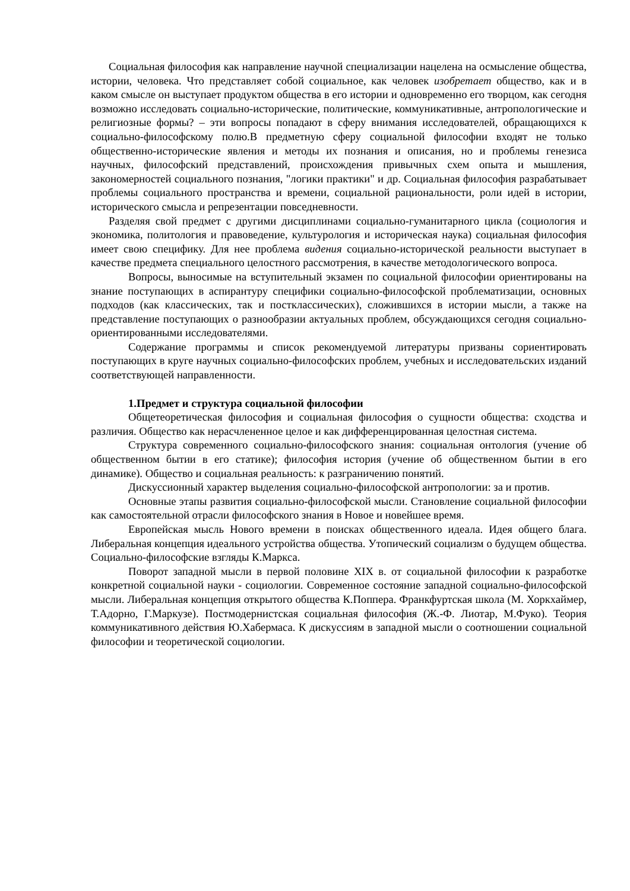Социальная философия как направление научной специализации нацелена на осмысление общества, истории, человека. Что представляет собой социальное, как человек изобретает общество, как и в каком смысле он выступает продуктом общества в его истории и одновременно его творцом, как сегодня возможно исследовать социально-исторические, политические, коммуникативные, антропологические и религиозные формы? – эти вопросы попадают в сферу внимания исследователей, обращающихся к социально-философскому полю.В предметную сферу социальной философии входят не только общественно-исторические явления и методы их познания и описания, но и проблемы генезиса научных, философский представлений, происхождения привычных схем опыта и мышления, закономерностей социального познания, "логики практики" и др. Социальная философия разрабатывает проблемы социального пространства и времени, социальной рациональности, роли идей в истории, исторического смысла и репрезентации повседневности.
Разделяя свой предмет с другими дисциплинами социально-гуманитарного цикла (социология и экономика, политология и правоведение, культурология и историческая наука) социальная философия имеет свою специфику. Для нее проблема видения социально-исторической реальности выступает в качестве предмета специального целостного рассмотрения, в качестве методологического вопроса.
Вопросы, выносимые на вступительный экзамен по социальной философии ориентированы на знание поступающих в аспирантуру специфики социально-философской проблематизации, основных подходов (как классических, так и постклассических), сложившихся в истории мысли, а также на представление поступающих о разнообразии актуальных проблем, обсуждающихся сегодня социально-ориентированными исследователями.
Содержание программы и список рекомендуемой литературы призваны сориентировать поступающих в круге научных социально-философских проблем, учебных и исследовательских изданий соответствующей направленности.
1.Предмет и структура социальной философии
Общетеоретическая философия и социальная философия о сущности общества: сходства и различия. Общество как нерасчлененное целое и как дифференцированная целостная система.
Структура современного социально-философского знания: социальная онтология (учение об общественном бытии в его статике); философия история (учение об общественном бытии в его динамике). Общество и социальная реальность: к разграничению понятий.
Дискуссионный характер выделения социально-философской антропологии: за и против.
Основные этапы развития социально-философской мысли. Становление социальной философии как самостоятельной отрасли философского знания в Новое и новейшее время.
Европейская мысль Нового времени в поисках общественного идеала. Идея общего блага. Либеральная концепция идеального устройства общества. Утопический социализм о будущем общества. Социально-философские взгляды К.Маркса.
Поворот западной мысли в первой половине XIX в. от социальной философии к разработке конкретной социальной науки - социологии. Современное состояние западной социально-философской мысли. Либеральная концепция открытого общества К.Поппера. Франкфуртская школа (М. Хоркхаймер, Т.Адорно, Г.Маркузе). Постмодернистская социальная философия (Ж.-Ф. Лиотар, М.Фуко). Теория коммуникативного действия Ю.Хабермаса. К дискуссиям в западной мысли о соотношении социальной философии и теоретической социологии.